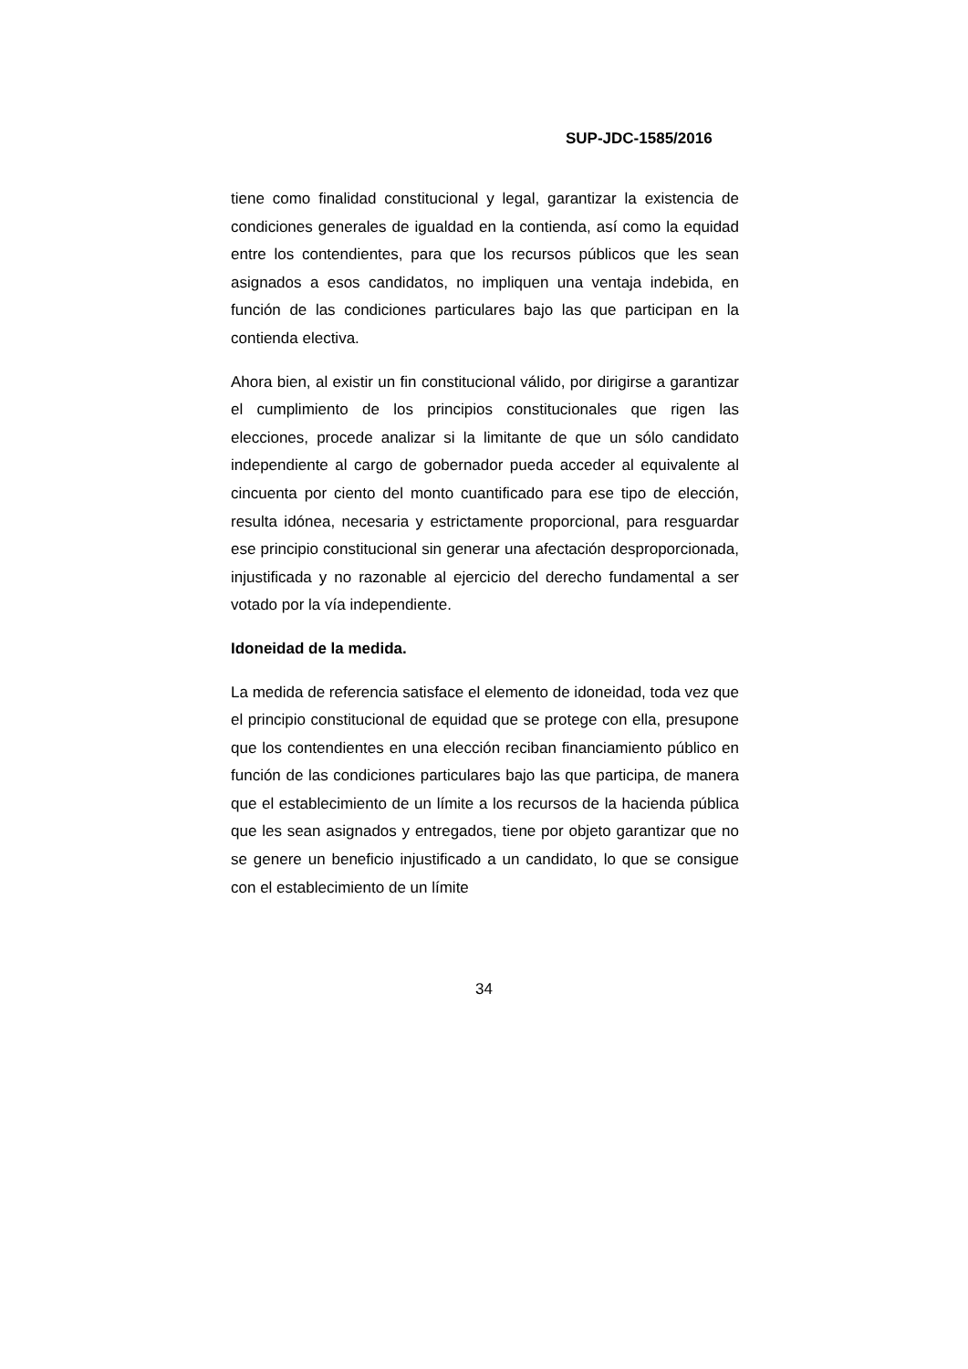SUP-JDC-1585/2016
tiene como finalidad constitucional y legal, garantizar la existencia de condiciones generales de igualdad en la contienda, así como la equidad entre los contendientes, para que los recursos públicos que les sean asignados a esos candidatos, no impliquen una ventaja indebida, en función de las condiciones particulares bajo las que participan en la contienda electiva.
Ahora bien, al existir un fin constitucional válido, por dirigirse a garantizar el cumplimiento de los principios constitucionales que rigen las elecciones, procede analizar si la limitante de que un sólo candidato independiente al cargo de gobernador pueda acceder al equivalente al cincuenta por ciento del monto cuantificado para ese tipo de elección, resulta idónea, necesaria y estrictamente proporcional, para resguardar ese principio constitucional sin generar una afectación desproporcionada, injustificada y no razonable al ejercicio del derecho fundamental a ser votado por la vía independiente.
Idoneidad de la medida.
La medida de referencia satisface el elemento de idoneidad, toda vez que el principio constitucional de equidad que se protege con ella, presupone que los contendientes en una elección reciban financiamiento público en función de las condiciones particulares bajo las que participa, de manera que el establecimiento de un límite a los recursos de la hacienda pública que les sean asignados y entregados, tiene por objeto garantizar que no se genere un beneficio injustificado a un candidato, lo que se consigue con el establecimiento de un límite
34